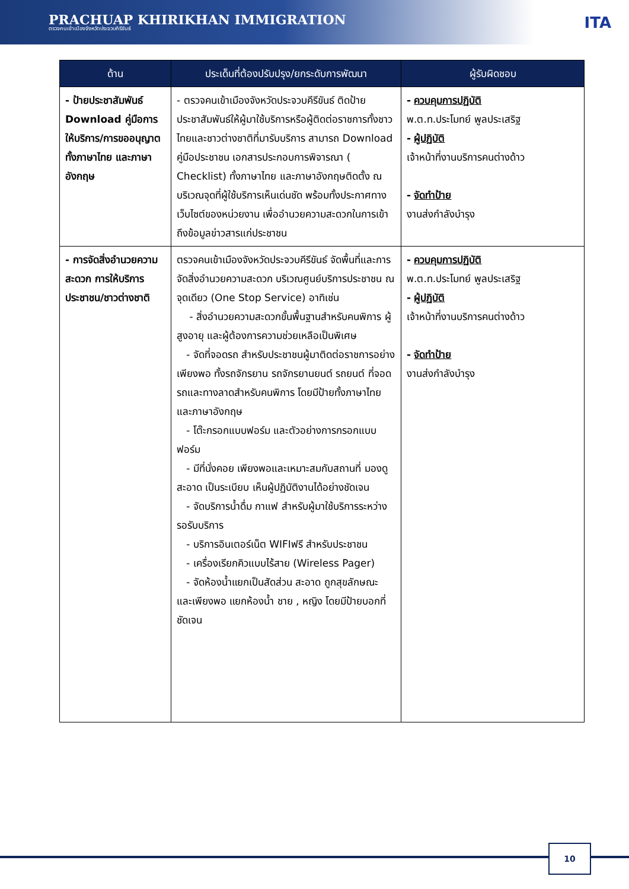PRACHUAP KHIRIKHAN IMMIGRATION
ตรวจคนเข้าเมืองจังหวัดประจวบคีรีขันธ์
ITA
| ด้าน | ประเด็นที่ต้องปรับปรุง/ยกระดับการพัฒนา | ผู้รับผิดชอบ |
| --- | --- | --- |
| - ป้ายประชาสัมพันธ์ Download คู่มือการให้บริการ/การขออนุญาต ทั้งภาษาไทย และภาษาอังกฤษ | - ตรวจคนเข้าเมืองจังหวัดประจวบคีรีขันธ์ ติดป้ายประชาสัมพันธ์ให้ผู้มาใช้บริการหรือผู้ติดต่อราชการทั้งชาวไทยและชาวต่างชาติที่มารับบริการ สามารถ Download คู่มือประชาชน เอกสารประกอบการพิจารณา ( Checklist) ทั้งภาษาไทย และภาษาอังกฤษติดตั้ง ณ บริเวณจุดที่ผู้ใช้บริการเห็นเด่นชัด พร้อมทั้งประกาศทางเว็บไซต์ของหน่วยงาน เพื่ออำนวยความสะดวกในการเข้าถึงข้อมูลข่าวสารแก่ประชาชน | - ควบคุมการปฏิบัติ พ.ต.ท.ประโมทย์ พูลประเสริฐ - ผู้ปฏิบัติ เจ้าหน้าที่งานบริการคนต่างด้าว - จัดทำป้าย งานส่งกำลังบำรุง |
| - การจัดสิ่งอำนวยความสะดวก การให้บริการประชาชน/ชาวต่างชาติ | ตรวจคนเข้าเมืองจังหวัดประจวบคีรีขันธ์ จัดพื้นที่และการจัดสิ่งอำนวยความสะดวก บริเวณศูนย์บริการประชาชน ณ จุดเดียว (One Stop Service) อาทิเช่น - สิ่งอำนวยความสะดวกขั้นพื้นฐานสำหรับคนพิการ ผู้สูงอายุ และผู้ต้องการความช่วยเหลือเป็นพิเศษ - จัดที่จอดรถ สำหรับประชาชนผู้มาติดต่อราชการอย่างเพียงพอ ทั้งรถจักรยาน รถจักรยานยนต์ รถยนต์ ที่จอดรถและทางลาดสำหรับคนพิการ โดยมีป้ายทั้งภาษาไทยและภาษาอังกฤษ - โต๊ะกรอกแบบฟอร์ม และตัวอย่างการกรอกแบบฟอร์ม - มีที่นั่งคอย เพียงพอและเหมาะสมกับสถานที่ มองดูสะอาด เป็นระเบียบ เห็นผู้ปฏิบัติงานได้อย่างชัดเจน - จัดบริการน้ำดื่ม กาแฟ สำหรับผู้มาใช้บริการระหว่างรอรับบริการ - บริการอินเตอร์เน็ต WIFIฟรี สำหรับประชาชน - เครื่องเรียกคิวแบบไร้สาย (Wireless Pager) - จัดห้องน้ำแยกเป็นสัดส่วน สะอาด ถูกสุขลักษณะ และเพียงพอ แยกห้องน้ำ ชาย , หญิง โดยมีป้ายบอกที่ชัดเจน | - ควบคุมการปฏิบัติ พ.ต.ท.ประโมทย์ พูลประเสริฐ - ผู้ปฏิบัติ เจ้าหน้าที่งานบริการคนต่างด้าว - จัดทำป้าย งานส่งกำลังบำรุง |
10